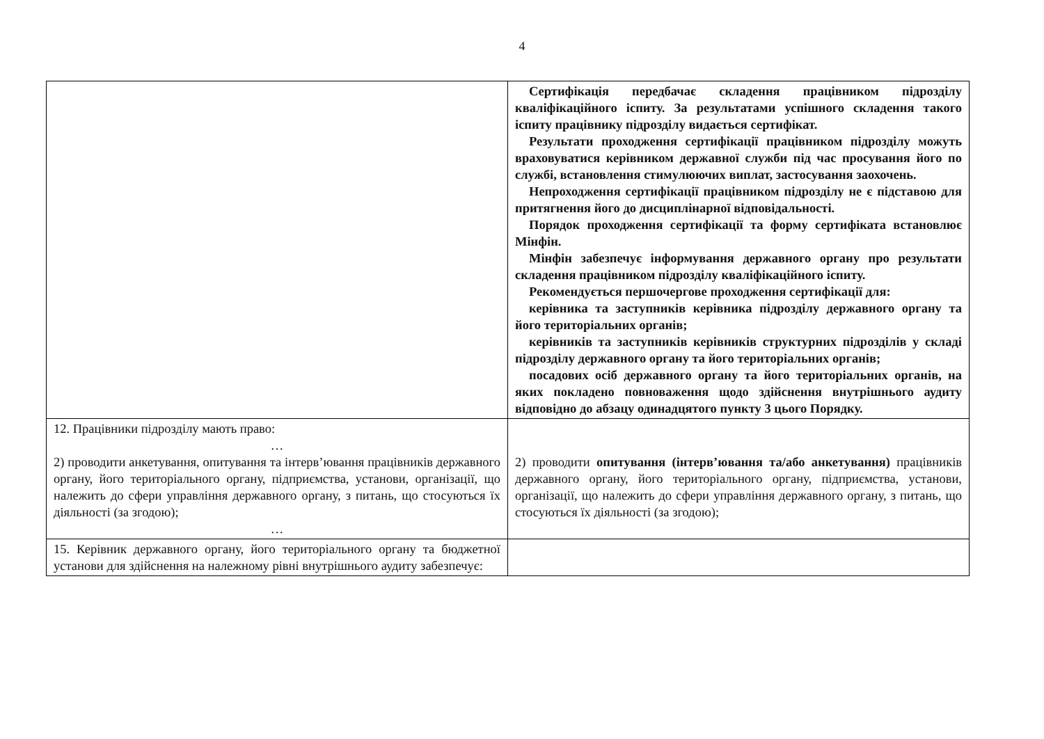4
| | Сертифікація передбачає складення працівником підрозділу кваліфікаційного іспиту. За результатами успішного складення такого іспиту працівнику підрозділу видається сертифікат. Результати проходження сертифікації працівником підрозділу можуть враховуватися керівником державної служби під час просування його по службі, встановлення стимулюючих виплат, застосування заохочень. Непроходження сертифікації працівником підрозділу не є підставою для притягнення його до дисциплінарної відповідальності. Порядок проходження сертифікації та форму сертифіката встановлює Мінфін. Мінфін забезпечує інформування державного органу про результати складення працівником підрозділу кваліфікаційного іспиту. Рекомендується першочергове проходження сертифікації для: керівника та заступників керівника підрозділу державного органу та його територіальних органів; керівників та заступників керівників структурних підрозділів у складі підрозділу державного органу та його територіальних органів; посадових осіб державного органу та його територіальних органів, на яких покладено повноваження щодо здійснення внутрішнього аудиту відповідно до абзацу одинадцятого пункту 3 цього Порядку. |
| 12. Працівники підрозділу мають право: … 2) проводити анкетування, опитування та інтерв’ювання працівників державного органу, його територіального органу, підприємства, установи, організації, що належить до сфери управління державного органу, з питань, що стосуються їх діяльності (за згодою); … | 2) проводити опитування (інтерв’ювання та/або анкетування) працівників державного органу, його територіального органу, підприємства, установи, організації, що належить до сфери управління державного органу, з питань, що стосуються їх діяльності (за згодою); |
| 15. Керівник державного органу, його територіального органу та бюджетної установи для здійснення на належному рівні внутрішнього аудиту забезпечує: | |